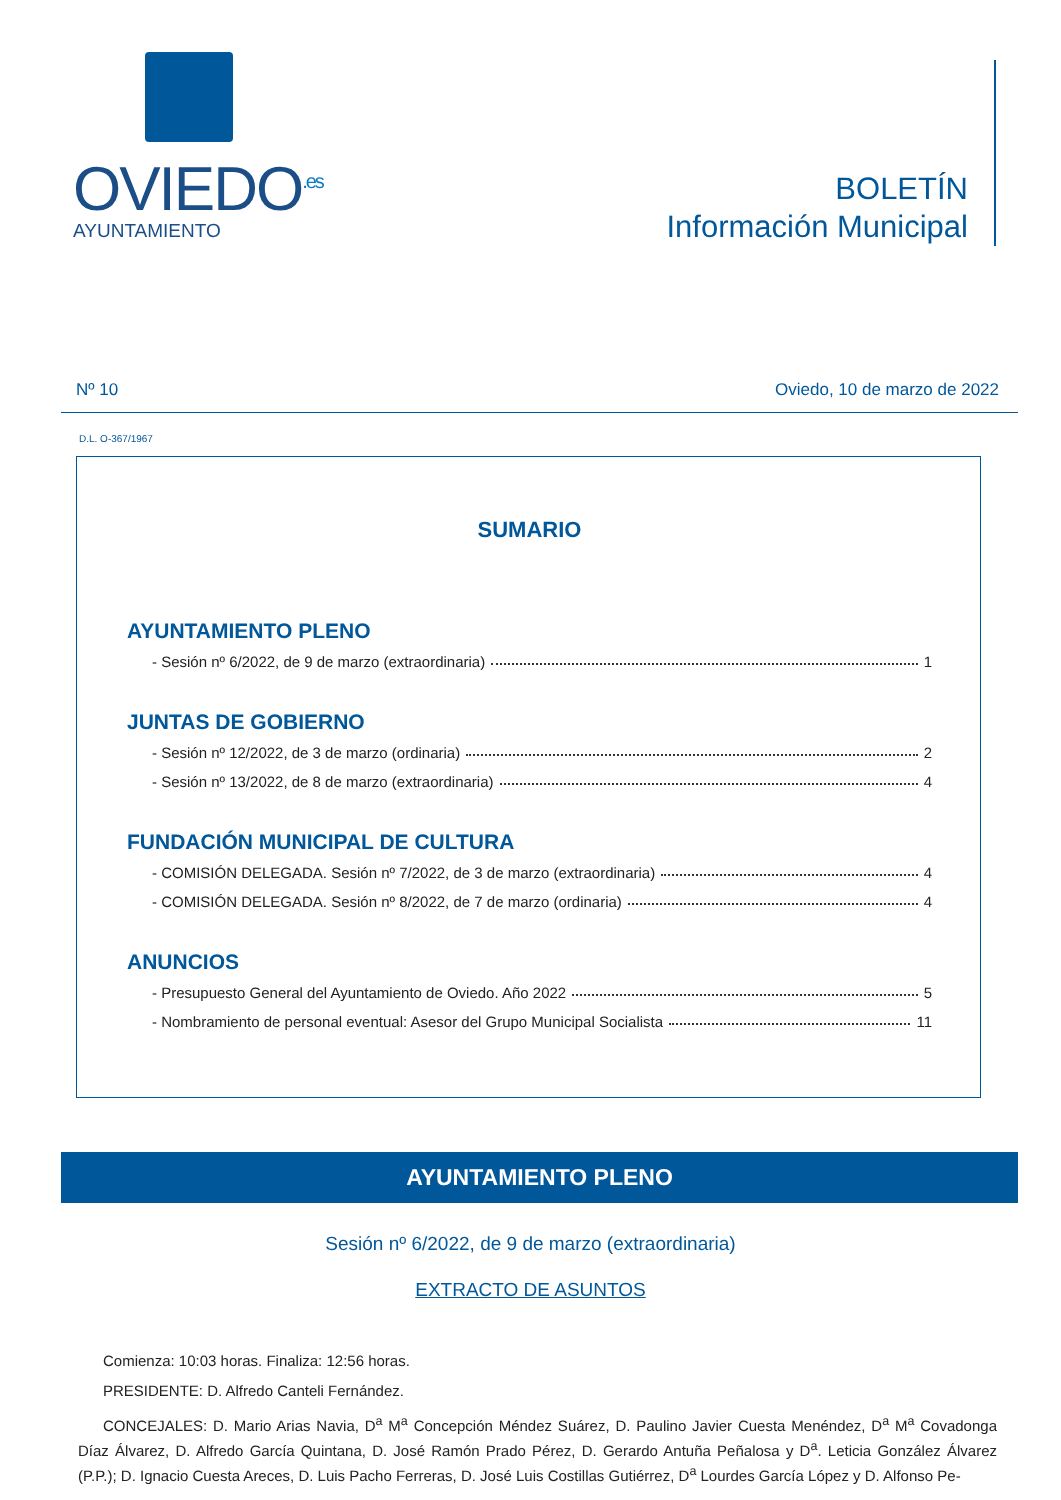OVIEDO<sup>.es</sup>
AYUNTAMIENTO
BOLETÍN
Información Municipal
Nº 10 Oviedo, 10 de marzo de 2022
D.L. O-367/1967
SUMARIO
AYUNTAMIENTO PLENO
- Sesión nº 6/2022, de 9 de marzo (extraordinaria) 1
JUNTAS DE GOBIERNO
- Sesión nº 12/2022, de 3 de marzo (ordinaria) 2
- Sesión nº 13/2022, de 8 de marzo (extraordinaria) 4
FUNDACIÓN MUNICIPAL DE CULTURA
- COMISIÓN DELEGADA. Sesión nº 7/2022, de 3 de marzo (extraordinaria) 4
- COMISIÓN DELEGADA. Sesión nº 8/2022, de 7 de marzo (ordinaria) 4
ANUNCIOS
- Presupuesto General del Ayuntamiento de Oviedo. Año 2022 5
- Nombramiento de personal eventual: Asesor del Grupo Municipal Socialista 11
AYUNTAMIENTO PLENO
Sesión nº 6/2022, de 9 de marzo (extraordinaria)
EXTRACTO DE ASUNTOS
Comienza: 10:03 horas. Finaliza: 12:56 horas.
PRESIDENTE: D. Alfredo Canteli Fernández.
CONCEJALES: D. Mario Arias Navia, D<sup>a</sup> M<sup>a</sup> Concepción Méndez Suárez, D. Paulino Javier Cuesta Menéndez, D<sup>a</sup> M<sup>a</sup> Covadonga Díaz Álvarez, D. Alfredo García Quintana, D. José Ramón Prado Pérez, D. Gerardo Antuña Peñalosa y D<sup>a</sup>. Leticia González Álvarez (P.P.); D. Ignacio Cuesta Areces, D. Luis Pacho Ferreras, D. José Luis Costillas Gutiérrez, D<sup>a</sup> Lourdes García López y D. Alfonso Pe-